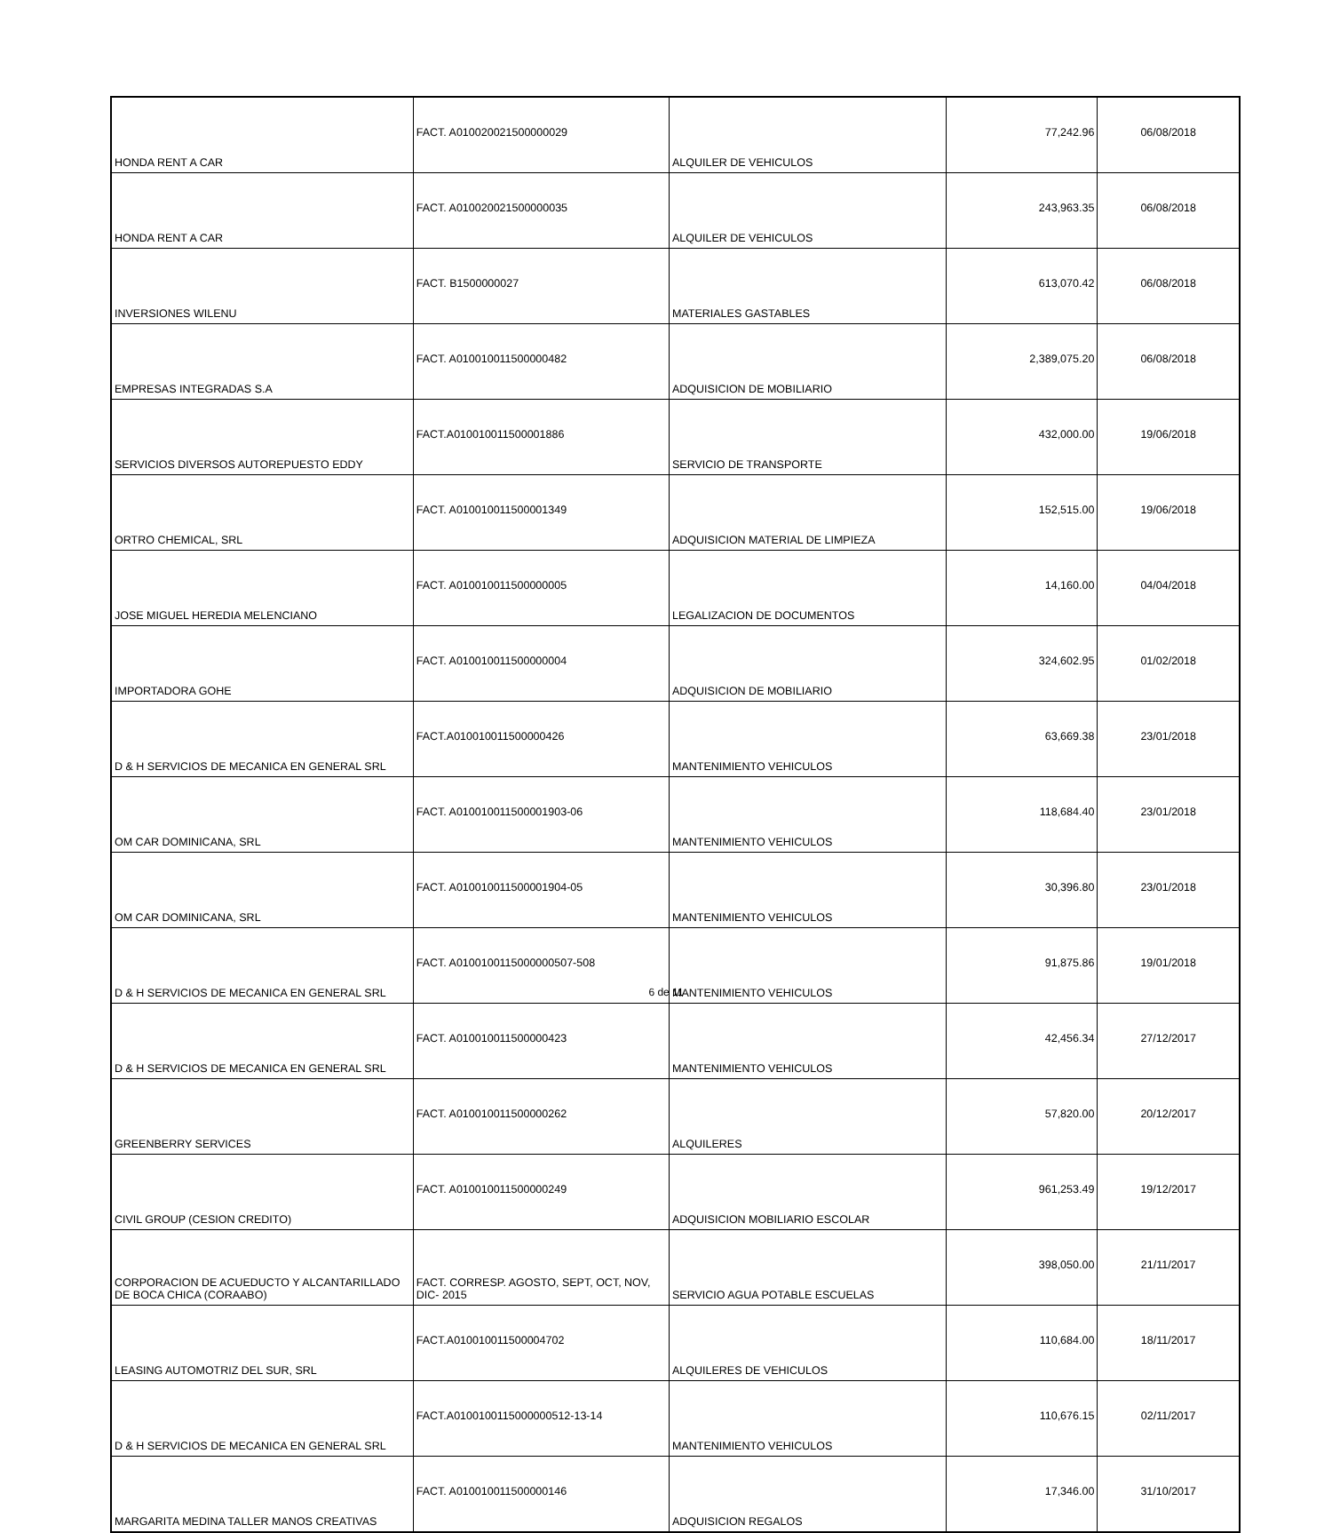| HONDA RENT A CAR | FACT. A010020021500000029 | ALQUILER DE VEHICULOS | 77,242.96 | 06/08/2018 |
| HONDA RENT A CAR | FACT. A010020021500000035 | ALQUILER DE VEHICULOS | 243,963.35 | 06/08/2018 |
| INVERSIONES WILENU | FACT. B1500000027 | MATERIALES GASTABLES | 613,070.42 | 06/08/2018 |
| EMPRESAS INTEGRADAS S.A | FACT. A010010011500000482 | ADQUISICION DE MOBILIARIO | 2,389,075.20 | 06/08/2018 |
| SERVICIOS DIVERSOS AUTOREPUESTO EDDY | FACT.A010010011500001886 | SERVICIO DE TRANSPORTE | 432,000.00 | 19/06/2018 |
| ORTRO CHEMICAL, SRL | FACT. A010010011500001349 | ADQUISICION MATERIAL DE LIMPIEZA | 152,515.00 | 19/06/2018 |
| JOSE MIGUEL HEREDIA MELENCIANO | FACT. A010010011500000005 | LEGALIZACION DE DOCUMENTOS | 14,160.00 | 04/04/2018 |
| IMPORTADORA GOHE | FACT. A010010011500000004 | ADQUISICION DE MOBILIARIO | 324,602.95 | 01/02/2018 |
| D & H SERVICIOS DE MECANICA EN GENERAL SRL | FACT.A010010011500000426 | MANTENIMIENTO VEHICULOS | 63,669.38 | 23/01/2018 |
| OM CAR DOMINICANA, SRL | FACT. A010010011500001903-06 | MANTENIMIENTO VEHICULOS | 118,684.40 | 23/01/2018 |
| OM CAR DOMINICANA, SRL | FACT. A010010011500001904-05 | MANTENIMIENTO VEHICULOS | 30,396.80 | 23/01/2018 |
| D & H SERVICIOS DE MECANICA EN GENERAL SRL | FACT. A0100100115000000507-508 | MANTENIMIENTO VEHICULOS | 91,875.86 | 19/01/2018 |
| D & H SERVICIOS DE MECANICA EN GENERAL SRL | FACT. A010010011500000423 | MANTENIMIENTO VEHICULOS | 42,456.34 | 27/12/2017 |
| GREENBERRY SERVICES | FACT. A010010011500000262 | ALQUILERES | 57,820.00 | 20/12/2017 |
| CIVIL GROUP (CESION CREDITO) | FACT. A010010011500000249 | ADQUISICION MOBILIARIO ESCOLAR | 961,253.49 | 19/12/2017 |
| CORPORACION DE ACUEDUCTO Y ALCANTARILLADO DE BOCA CHICA (CORAABO) | FACT. CORRESP. AGOSTO, SEPT, OCT, NOV, DIC- 2015 | SERVICIO AGUA POTABLE ESCUELAS | 398,050.00 | 21/11/2017 |
| LEASING AUTOMOTRIZ DEL SUR, SRL | FACT.A010010011500004702 | ALQUILERES DE VEHICULOS | 110,684.00 | 18/11/2017 |
| D & H SERVICIOS DE MECANICA EN GENERAL SRL | FACT.A0100100115000000512-13-14 | MANTENIMIENTO VEHICULOS | 110,676.15 | 02/11/2017 |
| MARGARITA MEDINA TALLER MANOS CREATIVAS | FACT. A010010011500000146 | ADQUISICION REGALOS | 17,346.00 | 31/10/2017 |
6 de 11